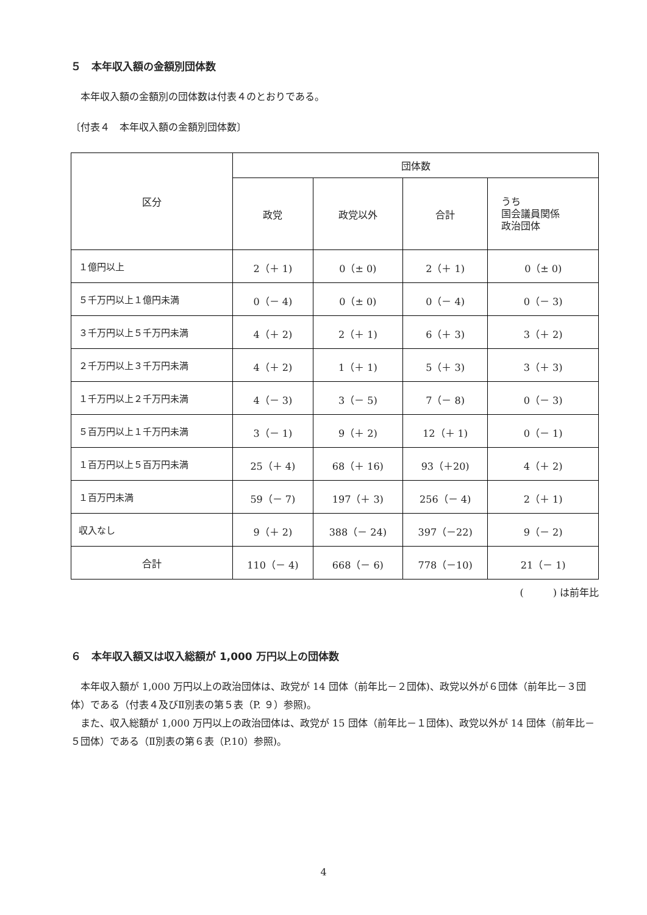５　本年収入額の金額別団体数
　本年収入額の金額別の団体数は付表４のとおりである。
〔付表４　本年収入額の金額別団体数〕
| 区分 | 団体数 | | | |
| --- | --- | --- | --- | --- |
| | 政党 | 政党以外 | 合計 | うち 国会議員関係 政治団体 |
| １億円以上 | 2（＋ 1) | 0（± 0) | 2（＋ 1) | 0（± 0) |
| ５千万円以上１億円未満 | 0（－ 4) | 0（± 0) | 0（－ 4) | 0（－ 3) |
| ３千万円以上５千万円未満 | 4（＋ 2) | 2（＋ 1) | 6（＋ 3) | 3（＋ 2) |
| ２千万円以上３千万円未満 | 4（＋ 2) | 1（＋ 1) | 5（＋ 3) | 3（＋ 3) |
| １千万円以上２千万円未満 | 4（－ 3) | 3（－ 5) | 7（－ 8) | 0（－ 3) |
| ５百万円以上１千万円未満 | 3（－ 1) | 9（＋ 2) | 12（＋ 1) | 0（－ 1) |
| １百万円以上５百万円未満 | 25（＋ 4) | 68（＋ 16) | 93（＋20) | 4（＋ 2) |
| １百万円未満 | 59（－ 7) | 197（＋ 3) | 256（－ 4) | 2（＋ 1) |
| 収入なし | 9（＋ 2) | 388（－ 24) | 397（－22) | 9（－ 2) |
| 合計 | 110（－ 4) | 668（－ 6) | 778（－10) | 21（－ 1) |
(　　　) は前年比
６　本年収入額又は収入総額が 1,000 万円以上の団体数
　本年収入額が 1,000 万円以上の政治団体は、政党が 14 団体（前年比－２団体)、政党以外が６団体（前年比－３団体）である（付表４及びⅡ別表の第５表（P. ９）参照)。
　また、収入総額が 1,000 万円以上の政治団体は、政党が 15 団体（前年比－１団体)、政党以外が 14 団体（前年比－５団体）である（Ⅱ別表の第６表（P.10）参照)。
4